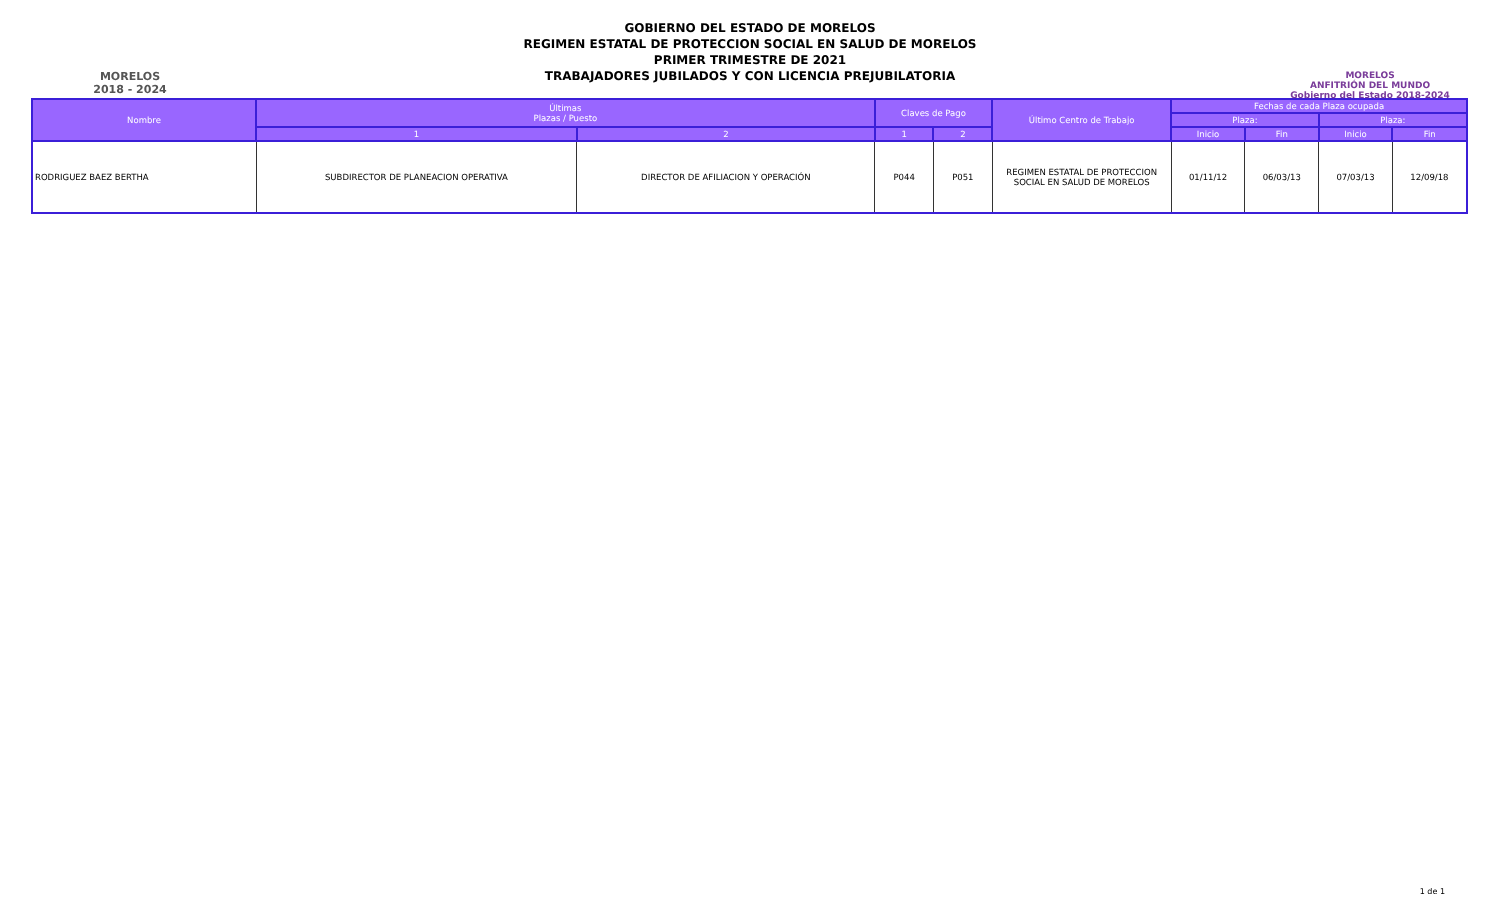MORELOS
2018 - 2024
GOBIERNO DEL ESTADO DE MORELOS
REGIMEN ESTATAL DE PROTECCION SOCIAL EN SALUD DE MORELOS
PRIMER TRIMESTRE DE 2021
TRABAJADORES JUBILADOS Y CON LICENCIA PREJUBILATORIA
MORELOS
ANFITRIÓN DEL MUNDO
Gobierno del Estado 2018-2024
| Nombre | Últimas Plazas / Puesto | | Claves de Pago | | Último Centro de Trabajo | Fechas de cada Plaza ocupada | | | |
| --- | --- | --- | --- | --- | --- | --- | --- | --- | --- |
| | | | | | | Plaza: | | Plaza: | |
| | 1 | 2 | 1 | 2 | | Inicio | Fin | Inicio | Fin |
| RODRIGUEZ BAEZ BERTHA | SUBDIRECTOR DE PLANEACION OPERATIVA | DIRECTOR DE AFILIACION Y OPERACIÓN | P044 | P051 | REGIMEN ESTATAL DE PROTECCION SOCIAL EN SALUD DE MORELOS | 01/11/12 | 06/03/13 | 07/03/13 | 12/09/18 |
1 de 1